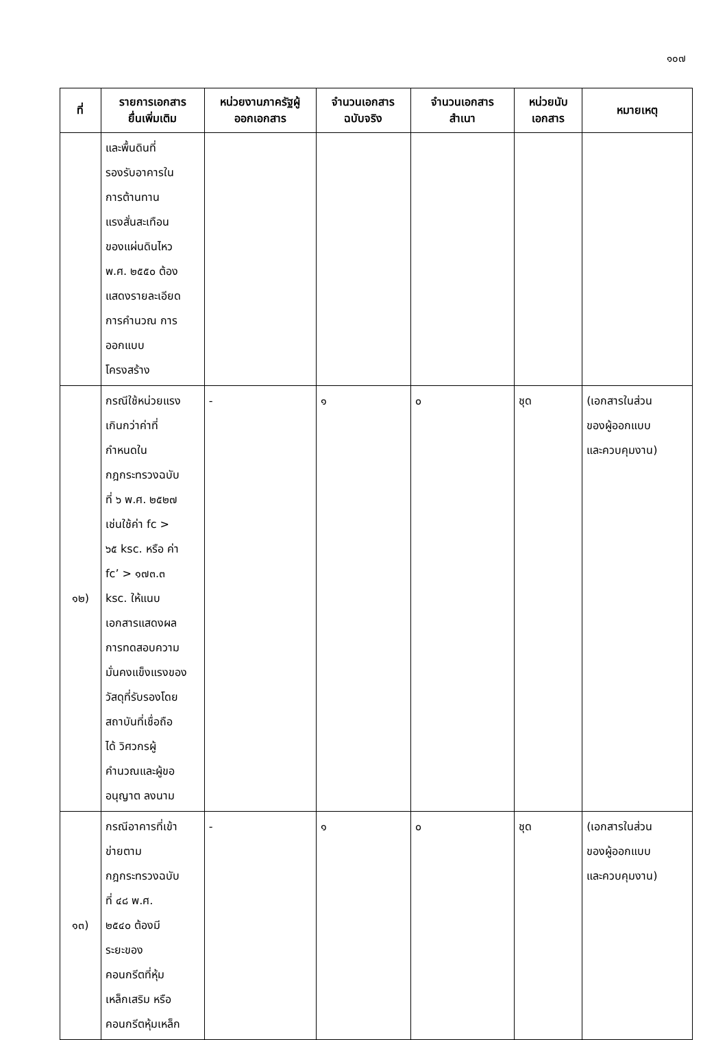๑๐๗
| ที่ | รายการเอกสาร ยื่นเพิ่มเติม | หน่วยงานภาครัฐผู้ ออกเอกสาร | จำนวนเอกสาร ฉบับจริง | จำนวนเอกสาร สำเนา | หน่วยนับ เอกสาร | หมายเหตุ |
| --- | --- | --- | --- | --- | --- | --- |
| | และพื้นดินที่ รองรับอาคารใน การต้านทาน แรงสั่นสะเทือน ของแผ่นดินไหว พ.ศ. ๒๕๕๐ ต้อง แสดงรายละเอียด การคำนวณ การ ออกแบบ โครงสร้าง | | | | | |
| ๑๒) | กรณีใช้หน่วยแรง เกินกว่าค่าที่ กำหนดใน กฎกระทรวงฉบับ ที่ ๖ พ.ศ. ๒๕๒๗ เช่นใช้ค่า fc > ๖๕ ksc. หรือ ค่า fc’ > ๑๗๓.๓ ksc. ให้แนบ เอกสารแสดงผล การทดสอบความ มั่นคงแข็งแรงของ วัสดุที่รับรองโดย สถาบันที่เชื่อถือ ได้ วิศวกรผู้ คำนวณและผู้ขอ อนุญาต ลงนาม | - | ๑ | ๐ | ชุด | (เอกสารในส่วน ของผู้ออกแบบ และควบคุมงาน) |
| ๑๓) | กรณีอาคารที่เข้า ข่ายตาม กฎกระทรวงฉบับ ที่ ๔๘ พ.ศ. ๒๕๔๐ ต้องมี ระยะของ คอนกรีตที่หุ้ม เหล็กเสริม หรือ คอนกรีตหุ้มเหล็ก | - | ๑ | ๐ | ชุด | (เอกสารในส่วน ของผู้ออกแบบ และควบคุมงาน) |